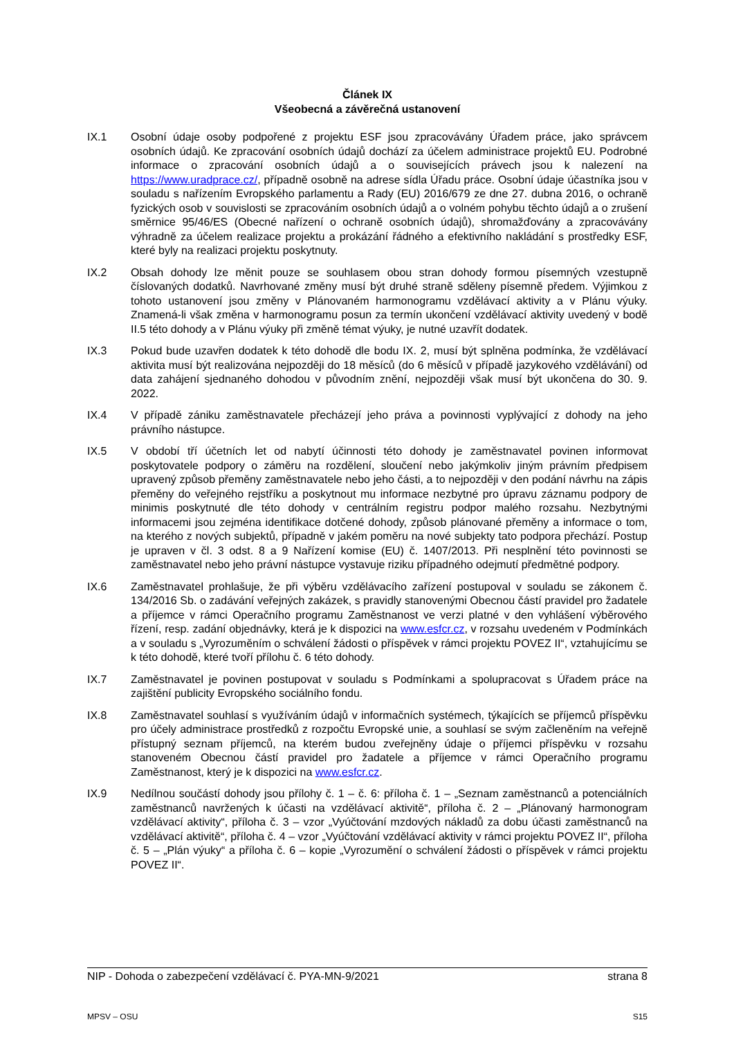Článek IX
Všeobecná a závěrečná ustanovení
IX.1 Osobní údaje osoby podpořené z projektu ESF jsou zpracovávány Úřadem práce, jako správcem osobních údajů. Ke zpracování osobních údajů dochází za účelem administrace projektů EU. Podrobné informace o zpracování osobních údajů a o souvisejících právech jsou k nalezení na https://www.uradprace.cz/, případně osobně na adrese sídla Úřadu práce. Osobní údaje účastníka jsou v souladu s nařízením Evropského parlamentu a Rady (EU) 2016/679 ze dne 27. dubna 2016, o ochraně fyzických osob v souvislosti se zpracováním osobních údajů a o volném pohybu těchto údajů a o zrušení směrnice 95/46/ES (Obecné nařízení o ochraně osobních údajů), shromažďovány a zpracovávány výhradně za účelem realizace projektu a prokázání řádného a efektivního nakládání s prostředky ESF, které byly na realizaci projektu poskytnuty.
IX.2 Obsah dohody lze měnit pouze se souhlasem obou stran dohody formou písemných vzestupně číslovaných dodatků. Navrhované změny musí být druhé straně sděleny písemně předem. Výjimkou z tohoto ustanovení jsou změny v Plánovaném harmonogramu vzdělávací aktivity a v Plánu výuky. Znamená-li však změna v harmonogramu posun za termín ukončení vzdělávací aktivity uvedený v bodě II.5 této dohody a v Plánu výuky při změně témat výuky, je nutné uzavřít dodatek.
IX.3 Pokud bude uzavřen dodatek k této dohodě dle bodu IX. 2, musí být splněna podmínka, že vzdělávací aktivita musí být realizována nejpozději do 18 měsíců (do 6 měsíců v případě jazykového vzdělávání) od data zahájení sjednaného dohodou v původním znění, nejpozději však musí být ukončena do 30. 9. 2022.
IX.4 V případě zániku zaměstnavatele přecházejí jeho práva a povinnosti vyplývající z dohody na jeho právního nástupce.
IX.5 V období tří účetních let od nabytí účinnosti této dohody je zaměstnavatel povinen informovat poskytovatele podpory o záměru na rozdělení, sloučení nebo jakýmkoliv jiným právním předpisem upravený způsob přeměny zaměstnavatele nebo jeho části, a to nejpozději v den podání návrhu na zápis přeměny do veřejného rejstříku a poskytnout mu informace nezbytné pro úpravu záznamu podpory de minimis poskytnuté dle této dohody v centrálním registru podpor malého rozsahu. Nezbytnými informacemi jsou zejména identifikace dotčené dohody, způsob plánované přeměny a informace o tom, na kterého z nových subjektů, případně v jakém poměru na nové subjekty tato podpora přechází. Postup je upraven v čl. 3 odst. 8 a 9 Nařízení komise (EU) č. 1407/2013. Při nesplnění této povinnosti se zaměstnavatel nebo jeho právní nástupce vystavuje riziku případného odejmutí předmětné podpory.
IX.6 Zaměstnavatel prohlašuje, že při výběru vzdělávacího zařízení postupoval v souladu se zákonem č. 134/2016 Sb. o zadávání veřejných zakázek, s pravidly stanovenými Obecnou částí pravidel pro žadatele a příjemce v rámci Operačního programu Zaměstnanost ve verzi platné v den vyhlášení výběrového řízení, resp. zadání objednávky, která je k dispozici na www.esfcr.cz, v rozsahu uvedeném v Podmínkách a v souladu s „Vyrozuměním o schválení žádosti o příspěvek v rámci projektu POVEZ II“, vztahujícímu se k této dohodě, které tvoří přílohu č. 6 této dohody.
IX.7 Zaměstnavatel je povinen postupovat v souladu s Podmínkami a spolupracovat s Úřadem práce na zajištění publicity Evropského sociálního fondu.
IX.8 Zaměstnavatel souhlasí s využíváním údajů v informačních systémech, týkajících se příjemců příspěvku pro účely administrace prostředků z rozpočtu Evropské unie, a souhlasí se svým začleněním na veřejně přístupný seznam příjemců, na kterém budou zveřejněny údaje o příjemci příspěvku v rozsahu stanoveném Obecnou částí pravidel pro žadatele a příjemce v rámci Operačního programu Zaměstnanost, který je k dispozici na www.esfcr.cz.
IX.9 Nedílnou součástí dohody jsou přílohy č. 1 – č. 6: příloha č. 1 – „Seznam zaměstnanců a potenciálních zaměstnanců navržených k účasti na vzdělávací aktivitě“, příloha č. 2 – „Plánovaný harmonogram vzdělávací aktivity“, příloha č. 3 – vzor „Vyúčtování mzdových nákladů za dobu účasti zaměstnanců na vzdělávací aktivitě“, příloha č. 4 – vzor „Vyúčtování vzdělávací aktivity v rámci projektu POVEZ II“, příloha č. 5 – „Plán výuky“ a příloha č. 6 – kopie „Vyrozumění o schválení žádosti o příspěvek v rámci projektu POVEZ II“.
NIP - Dohoda o zabezpečení vzdělávací č. PYA-MN-9/2021 strana 8
MPSV – OSU S15